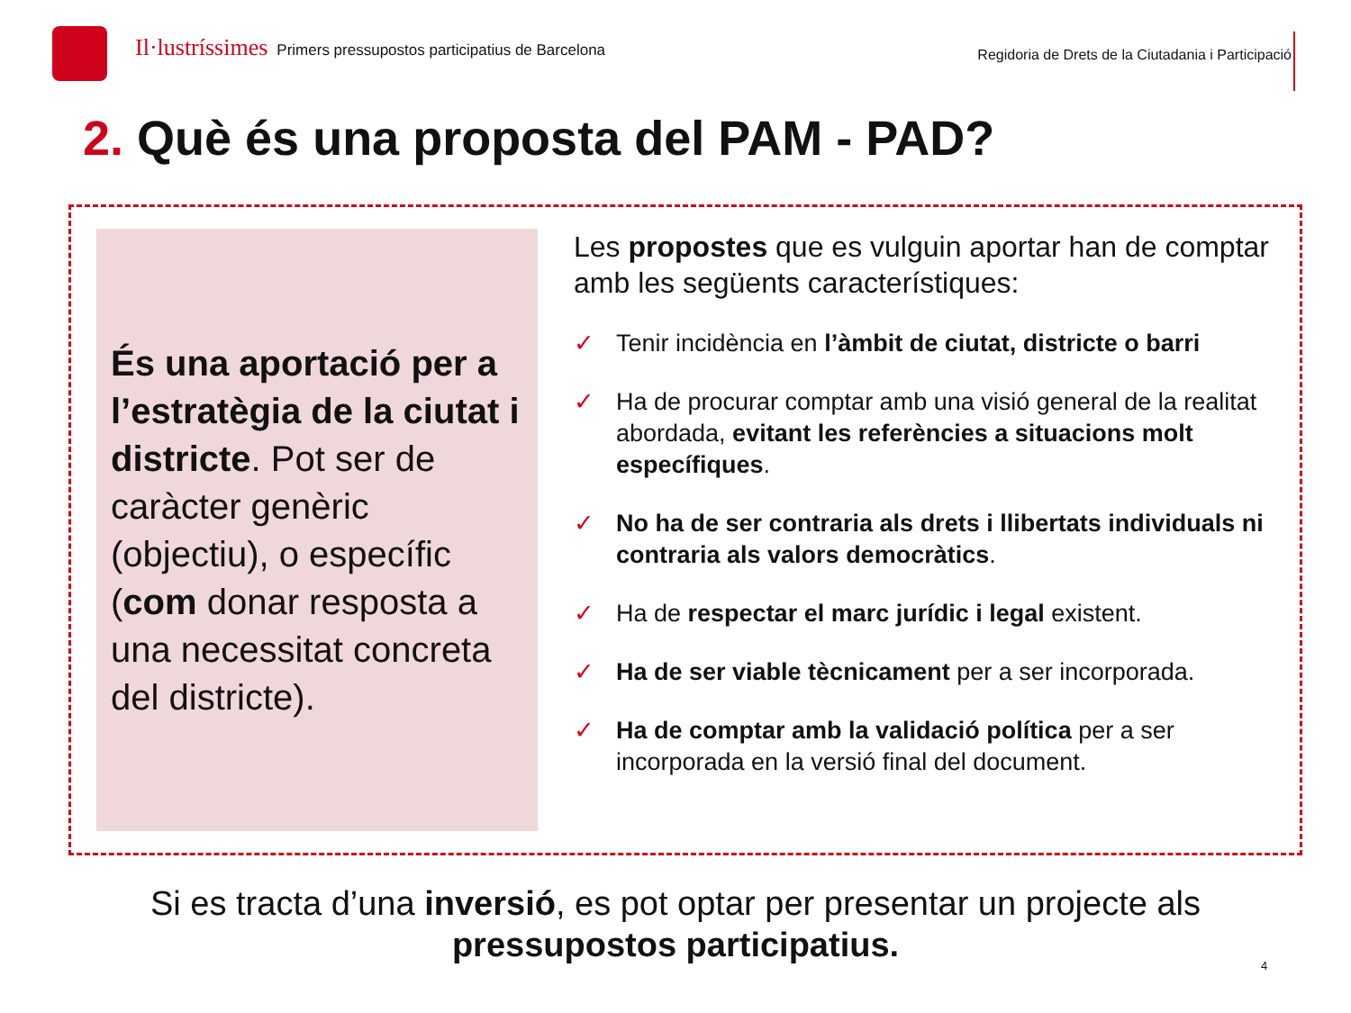Il·lustríssimes Primers pressupostos participatius de Barcelona
Regidoria de Drets de la Ciutadania i Participació
2. Què és una proposta del PAM - PAD?
És una aportació per a l’estratègia de la ciutat i districte. Pot ser de caràcter genèric (objectiu), o específic (com donar resposta a una necessitat concreta del districte).
Les propostes que es vulguin aportar han de comptar amb les següents característiques:
✓ Tenir incidència en l’àmbit de ciutat, districte o barri
✓ Ha de procurar comptar amb una visió general de la realitat abordada, evitant les referències a situacions molt específiques.
✓ No ha de ser contraria als drets i llibertats individuals ni contraria als valors democràtics.
✓ Ha de respectar el marc jurídic i legal existent.
✓ Ha de ser viable tècnicament per a ser incorporada.
✓ Ha de comptar amb la validació política per a ser incorporada en la versió final del document.
Si es tracta d’una inversió, es pot optar per presentar un projecte als
pressupostos participatius.
4